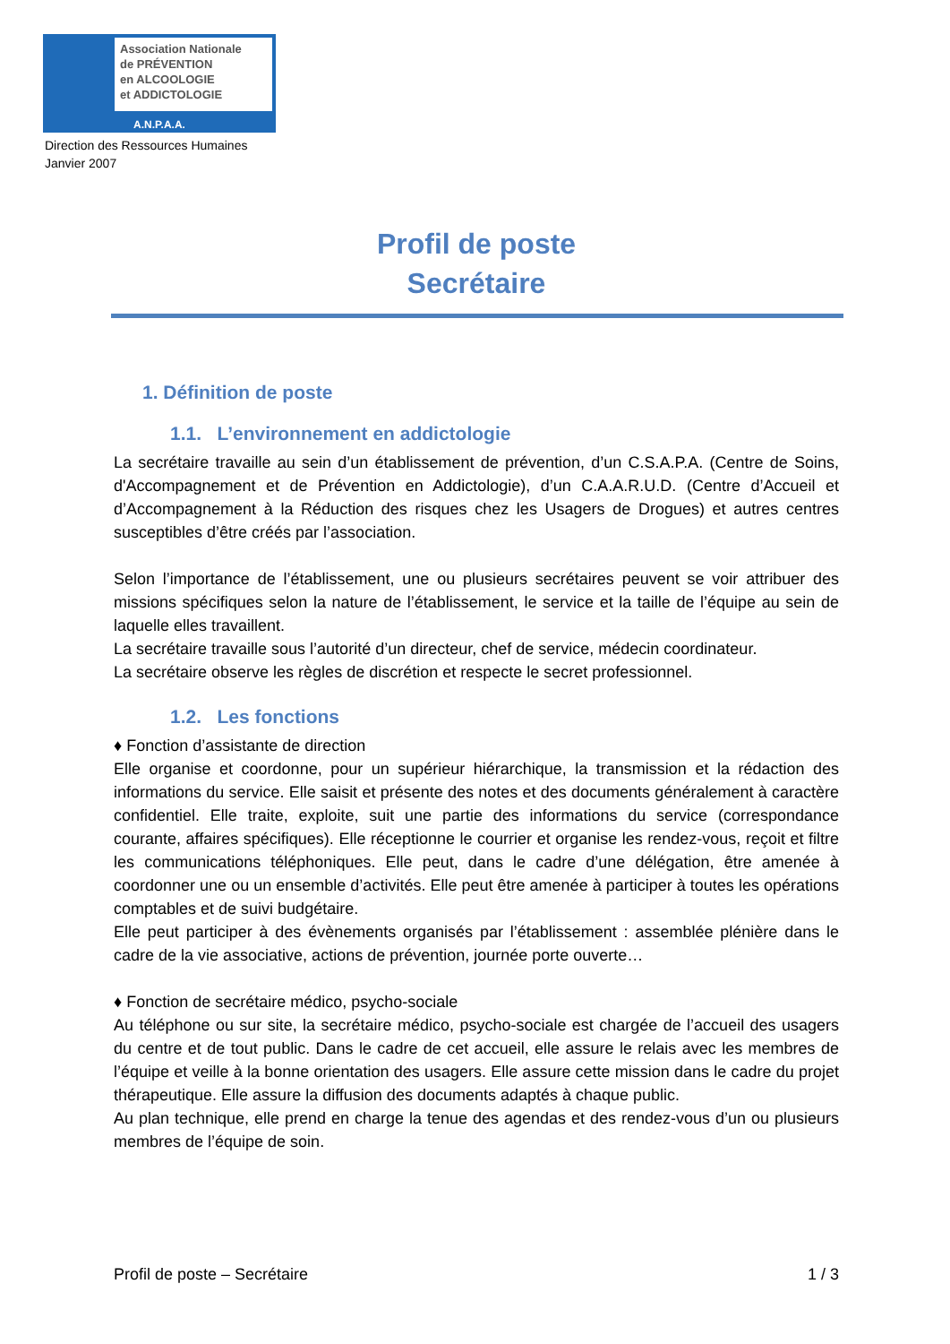Association Nationale
de PRÉVENTION
en ALCOOLOGIE
et ADDICTOLOGIE
A.N.P.A.A.
Direction des Ressources Humaines
Janvier 2007
Profil de poste
Secrétaire
1. Définition de poste
1.1. L’environnement en addictologie
La secrétaire travaille au sein d’un établissement de prévention, d’un C.S.A.P.A. (Centre de Soins, d'Accompagnement et de Prévention en Addictologie), d’un C.A.A.R.U.D. (Centre d’Accueil et d’Accompagnement à la Réduction des risques chez les Usagers de Drogues) et autres centres susceptibles d’être créés par l’association.
Selon l’importance de l’établissement, une ou plusieurs secrétaires peuvent se voir attribuer des missions spécifiques selon la nature de l’établissement, le service et la taille de l’équipe au sein de laquelle elles travaillent.
La secrétaire travaille sous l’autorité d’un directeur, chef de service, médecin coordinateur.
La secrétaire observe les règles de discrétion et respecte le secret professionnel.
1.2. Les fonctions
♦ Fonction d’assistante de direction
Elle organise et coordonne, pour un supérieur hiérarchique, la transmission et la rédaction des informations du service. Elle saisit et présente des notes et des documents généralement à caractère confidentiel. Elle traite, exploite, suit une partie des informations du service (correspondance courante, affaires spécifiques). Elle réceptionne le courrier et organise les rendez-vous, reçoit et filtre les communications téléphoniques. Elle peut, dans le cadre d’une délégation, être amenée à coordonner une ou un ensemble d’activités. Elle peut être amenée à participer à toutes les opérations comptables et de suivi budgétaire.
Elle peut participer à des évènements organisés par l’établissement : assemblée plénière dans le cadre de la vie associative, actions de prévention, journée porte ouverte…
♦ Fonction de secrétaire médico, psycho-sociale
Au téléphone ou sur site, la secrétaire médico, psycho-sociale est chargée de l’accueil des usagers du centre et de tout public. Dans le cadre de cet accueil, elle assure le relais avec les membres de l’équipe et veille à la bonne orientation des usagers. Elle assure cette mission dans le cadre du projet thérapeutique. Elle assure la diffusion des documents adaptés à chaque public.
Au plan technique, elle prend en charge la tenue des agendas et des rendez-vous d’un ou plusieurs membres de l’équipe de soin.
Profil de poste – Secrétaire 1 / 3